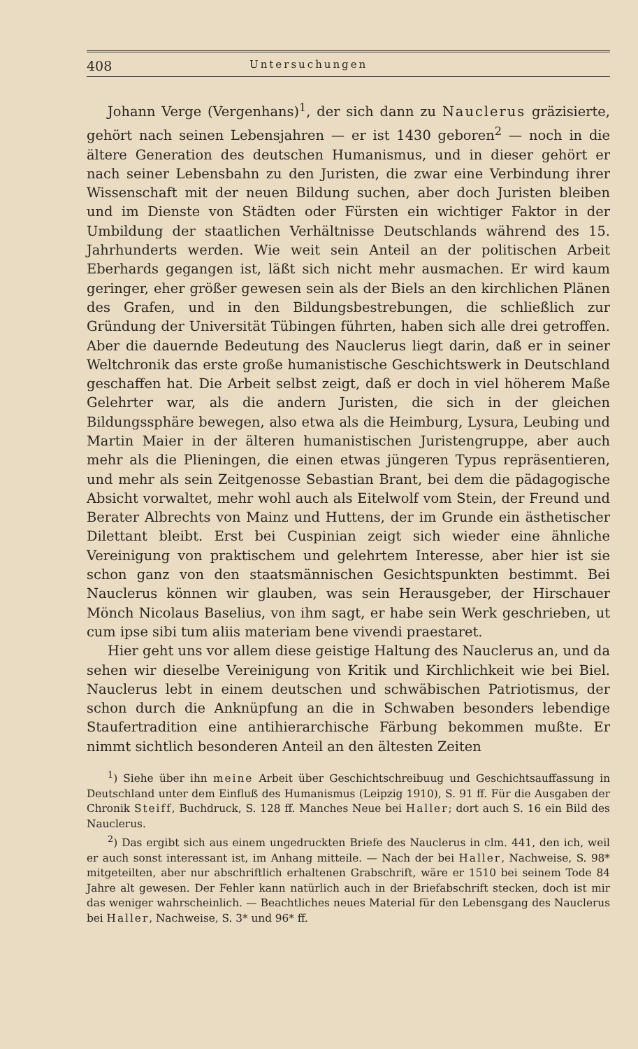408 Untersuchungen
Johann Verge (Vergenhans)<sup>1</sup>, der sich dann zu Nauclerus gräzisierte, gehört nach seinen Lebensjahren — er ist 1430 geboren<sup>2</sup> — noch in die ältere Generation des deutschen Humanismus, und in dieser gehört er nach seiner Lebensbahn zu den Juristen, die zwar eine Verbindung ihrer Wissenschaft mit der neuen Bildung suchen, aber doch Juristen bleiben und im Dienste von Städten oder Fürsten ein wichtiger Faktor in der Umbildung der staatlichen Verhältnisse Deutschlands während des 15. Jahrhunderts werden. Wie weit sein Anteil an der politischen Arbeit Eberhards gegangen ist, läßt sich nicht mehr ausmachen. Er wird kaum geringer, eher größer gewesen sein als der Biels an den kirchlichen Plänen des Grafen, und in den Bildungsbestrebungen, die schließlich zur Gründung der Universität Tübingen führten, haben sich alle drei getroffen. Aber die dauernde Bedeutung des Nauclerus liegt darin, daß er in seiner Weltchronik das erste große humanistische Geschichtswerk in Deutschland geschaffen hat. Die Arbeit selbst zeigt, daß er doch in viel höherem Maße Gelehrter war, als die andern Juristen, die sich in der gleichen Bildungssphäre bewegen, also etwa als die Heimburg, Lysura, Leubing und Martin Maier in der älteren humanistischen Juristengruppe, aber auch mehr als die Plieningen, die einen etwas jüngeren Typus repräsentieren, und mehr als sein Zeitgenosse Sebastian Brant, bei dem die pädagogische Absicht vorwaltet, mehr wohl auch als Eitelwolf vom Stein, der Freund und Berater Albrechts von Mainz und Huttens, der im Grunde ein ästhetischer Dilettant bleibt. Erst bei Cuspinian zeigt sich wieder eine ähnliche Vereinigung von praktischem und gelehrtem Interesse, aber hier ist sie schon ganz von den staatsmännischen Gesichtspunkten bestimmt. Bei Nauclerus können wir glauben, was sein Herausgeber, der Hirschauer Mönch Nicolaus Baselius, von ihm sagt, er habe sein Werk geschrieben, ut cum ipse sibi tum aliis materiam bene vivendi praestaret.
Hier geht uns vor allem diese geistige Haltung des Nauclerus an, und da sehen wir dieselbe Vereinigung von Kritik und Kirchlichkeit wie bei Biel. Nauclerus lebt in einem deutschen und schwäbischen Patriotismus, der schon durch die Anknüpfung an die in Schwaben besonders lebendige Staufertradition eine antihierarchische Färbung bekommen mußte. Er nimmt sichtlich besonderen Anteil an den ältesten Zeiten
<sup>1</sup>) Siehe über ihn meine Arbeit über Geschichtschreibuug und Geschichtsauffassung in Deutschland unter dem Einfluß des Humanismus (Leipzig 1910), S. 91 ff. Für die Ausgaben der Chronik Steiff, Buchdruck, S. 128 ff. Manches Neue bei Haller; dort auch S. 16 ein Bild des Nauclerus.
<sup>2</sup>) Das ergibt sich aus einem ungedruckten Briefe des Nauclerus in clm. 441, den ich, weil er auch sonst interessant ist, im Anhang mitteile. — Nach der bei Haller, Nachweise, S. 98* mitgeteilten, aber nur abschriftlich erhaltenen Grabschrift, wäre er 1510 bei seinem Tode 84 Jahre alt gewesen. Der Fehler kann natürlich auch in der Briefabschrift stecken, doch ist mir das weniger wahrscheinlich. — Beachtliches neues Material für den Lebensgang des Nauclerus bei Haller, Nachweise, S. 3* und 96* ff.